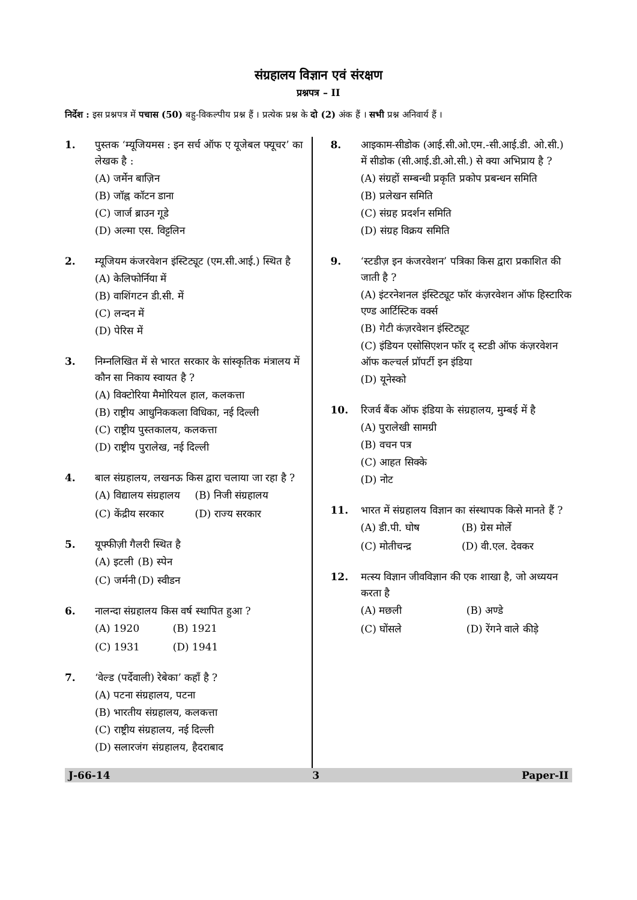संग्रहालय विज्ञान एवं संरक्षण
प्रश्नपत्र – II
निर्देश : इस प्रश्नपत्र में पचास (50) बहु-विकल्पीय प्रश्न हैं । प्रत्येक प्रश्न के दो (2) अंक हैं । सभी प्रश्न अनिवार्य हैं ।
1. पुस्तक ‘म्यूजियमस : इन सर्च ऑफ ए यूजेबल फ्यूचर’ का लेखक है :
(A) जर्मेन बाज़िन
(B) जॉह्न कॉटन डाना
(C) जार्ज ब्राउन गूडे
(D) अल्मा एस. विट्टलिन
2. म्यूजियम कंजरवेशन इंस्टिट्यूट (एम.सी.आई.) स्थित है
(A) केलिफोर्निया में
(B) वाशिंगटन डी.सी. में
(C) लन्दन में
(D) पेरिस में
3. निम्नलिखित में से भारत सरकार के सांस्कृतिक मंत्रालय में कौन सा निकाय स्वायत है ?
(A) विक्टोरिया मैमोरियल हाल, कलकत्ता
(B) राष्ट्रीय आधुनिककला विधिका, नई दिल्ली
(C) राष्ट्रीय पुस्तकालय, कलकत्ता
(D) राष्ट्रीय पुरालेख, नई दिल्ली
4. बाल संग्रहालय, लखनऊ किस द्वारा चलाया जा रहा है ?
(A) विद्यालय संग्रहालय
(B) निजी संग्रहालय
(C) केंद्रीय सरकार
(D) राज्य सरकार
5. यूफ्फीज़ी गैलरी स्थित है
(A) इटली
(B) स्पेन
(C) जर्मनी
(D) स्वीडन
6. नालन्दा संग्रहालय किस वर्ष स्थापित हुआ ?
(A) 1920
(B) 1921
(C) 1931
(D) 1941
7. ‘वेल्ड (पर्देवाली) रेबेका’ कहाँ है ?
(A) पटना संग्रहालय, पटना
(B) भारतीय संग्रहालय, कलकत्ता
(C) राष्ट्रीय संग्रहालय, नई दिल्ली
(D) सलारजंग संग्रहालय, हैदराबाद
8. आइकाम-सीडोक (आई.सी.ओ.एम.-सी.आई.डी. ओ.सी.) में सीडोक (सी.आई.डी.ओ.सी.) से क्या अभिप्राय है ?
(A) संग्रहों सम्बन्धी प्रकृति प्रकोप प्रबन्धन समिति
(B) प्रलेखन समिति
(C) संग्रह प्रदर्शन समिति
(D) संग्रह विक्रय समिति
9. ‘स्टडीज़ इन कंजरवेशन’ पत्रिका किस द्वारा प्रकाशित की जाती है ?
(A) इंटरनेशनल इंस्टिट्यूट फॉर कंज़रवेशन ऑफ हिस्टारिक एण्ड आर्टिस्टिक वर्क्स
(B) गेटी कंज़रवेशन इंस्टिट्यूट
(C) इंडियन एसोसिएशन फॉर द् स्टडी ऑफ कंज़रवेशन ऑफ कल्चर्ल प्रॉपर्टी इन इंडिया
(D) यूनेस्को
10. रिजर्व बैंक ऑफ इंडिया के संग्रहालय, मुम्बई में है
(A) पुरालेखी सामग्री
(B) वचन पत्र
(C) आहत सिक्के
(D) नोट
11. भारत में संग्रहालय विज्ञान का संस्थापक किसे मानते हैं ?
(A) डी.पी. घोष
(B) ग्रेस मोर्ले
(C) मोतीचन्द्र
(D) वी.एल. देवकर
12. मत्स्य विज्ञान जीवविज्ञान की एक शाखा है, जो अध्ययन करता है
(A) मछली
(B) अण्डे
(C) घोंसले
(D) रेंगने वाले कीड़े
J-66-14 3 Paper-II